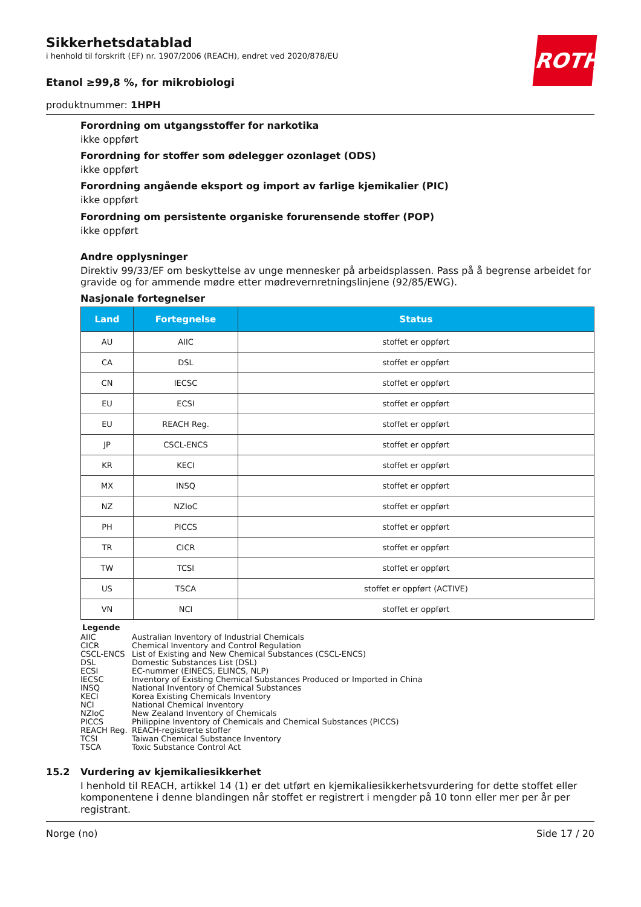ROTH
Sikkerhetsdatablad
i henhold til forskrift (EF) nr. 1907/2006 (REACH), endret ved 2020/878/EU
Etanol ≥99,8 %, for mikrobiologi
produktnummer: 1HPH
Forordning om utgangsstoffer for narkotika
ikke oppført
Forordning for stoffer som ødelegger ozonlaget (ODS)
ikke oppført
Forordning angående eksport og import av farlige kjemikalier (PIC)
ikke oppført
Forordning om persistente organiske forurensende stoffer (POP)
ikke oppført
Andre opplysninger
Direktiv 99/33/EF om beskyttelse av unge mennesker på arbeidsplassen. Pass på å begrense arbeidet for gravide og for ammende mødre etter mødrevernretningslinjene (92/85/EWG).
Nasjonale fortegnelser
| Land | Fortegnelse | Status |
| --- | --- | --- |
| AU | AIIC | stoffet er oppført |
| CA | DSL | stoffet er oppført |
| CN | IECSC | stoffet er oppført |
| EU | ECSI | stoffet er oppført |
| EU | REACH Reg. | stoffet er oppført |
| JP | CSCL-ENCS | stoffet er oppført |
| KR | KECI | stoffet er oppført |
| MX | INSQ | stoffet er oppført |
| NZ | NZIoC | stoffet er oppført |
| PH | PICCS | stoffet er oppført |
| TR | CICR | stoffet er oppført |
| TW | TCSI | stoffet er oppført |
| US | TSCA | stoffet er oppført (ACTIVE) |
| VN | NCI | stoffet er oppført |
Legende
AIIC Australian Inventory of Industrial Chemicals
CICR Chemical Inventory and Control Regulation
CSCL-ENCS List of Existing and New Chemical Substances (CSCL-ENCS)
DSL Domestic Substances List (DSL)
ECSI EC-nummer (EINECS, ELINCS, NLP)
IECSC Inventory of Existing Chemical Substances Produced or Imported in China
INSQ National Inventory of Chemical Substances
KECI Korea Existing Chemicals Inventory
NCI National Chemical Inventory
NZIoC New Zealand Inventory of Chemicals
PICCS Philippine Inventory of Chemicals and Chemical Substances (PICCS)
REACH Reg. REACH-registrerte stoffer
TCSI Taiwan Chemical Substance Inventory
TSCA Toxic Substance Control Act
15.2 Vurdering av kjemikaliesikkerhet
I henhold til REACH, artikkel 14 (1) er det utført en kjemikaliesikkerhetsvurdering for dette stoffet eller komponentene i denne blandingen når stoffet er registrert i mengder på 10 tonn eller mer per år per registrant.
Norge (no) Side 17 / 20